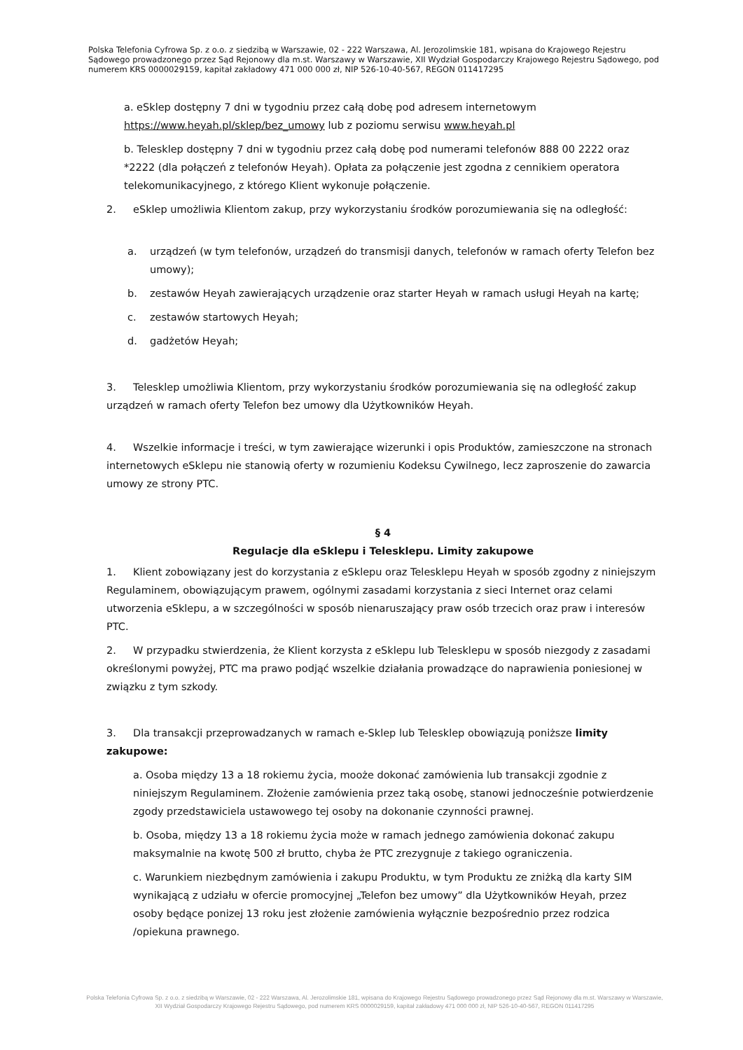Polska Telefonia Cyfrowa Sp. z o.o. z siedzibą w Warszawie, 02 - 222 Warszawa, Al. Jerozolimskie 181, wpisana do Krajowego Rejestru Sądowego prowadzonego przez Sąd Rejonowy dla m.st. Warszawy w Warszawie, XII Wydział Gospodarczy Krajowego Rejestru Sądowego, pod numerem KRS 0000029159, kapitał zakładowy 471 000 000 zł, NIP 526-10-40-567, REGON 011417295
a. eSklep dostępny 7 dni w tygodniu przez całą dobę pod adresem internetowym https://www.heyah.pl/sklep/bez_umowy lub z poziomu serwisu www.heyah.pl
b. Telesklep dostępny 7 dni w tygodniu przez całą dobę pod numerami telefonów 888 00 2222 oraz *2222 (dla połączeń z telefonów Heyah). Opłata za połączenie jest zgodna z cennikiem operatora telekomunikacyjnego, z którego Klient wykonuje połączenie.
2. eSklep umożliwia Klientom zakup, przy wykorzystaniu środków porozumiewania się na odległość:
a. urządzeń (w tym telefonów, urządzeń do transmisji danych, telefonów w ramach oferty Telefon bez umowy);
b. zestawów Heyah zawierających urządzenie oraz starter Heyah w ramach usługi Heyah na kartę;
c. zestawów startowych Heyah;
d. gadżetów Heyah;
3. Telesklep umożliwia Klientom, przy wykorzystaniu środków porozumiewania się na odległość zakup urządzeń w ramach oferty Telefon bez umowy dla Użytkowników Heyah.
4. Wszelkie informacje i treści, w tym zawierające wizerunki i opis Produktów, zamieszczone na stronach internetowych eSklepu nie stanowią oferty w rozumieniu Kodeksu Cywilnego, lecz zaproszenie do zawarcia umowy ze strony PTC.
§ 4
Regulacje dla eSklepu i Telesklepu. Limity zakupowe
1. Klient zobowiązany jest do korzystania z eSklepu oraz Telesklepu Heyah w sposób zgodny z niniejszym Regulaminem, obowiązującym prawem, ogólnymi zasadami korzystania z sieci Internet oraz celami utworzenia eSklepu, a w szczególności w sposób nienaruszający praw osób trzecich oraz praw i interesów PTC.
2. W przypadku stwierdzenia, że Klient korzysta z eSklepu lub Telesklepu w sposób niezgody z zasadami określonymi powyżej, PTC ma prawo podjąć wszelkie działania prowadzące do naprawienia poniesionej w związku z tym szkody.
3. Dla transakcji przeprowadzanych w ramach e-Sklep lub Telesklep obowiązują poniższe limity zakupowe:
a. Osoba między 13 a 18 rokiemu życia, mooże dokonać zamówienia lub transakcji zgodnie z niniejszym Regulaminem. Złożenie zamówienia przez taką osobę, stanowi jednocześnie potwierdzenie zgody przedstawiciela ustawowego tej osoby na dokonanie czynności prawnej.
b. Osoba, między 13 a 18 rokiemu życia może w ramach jednego zamówienia dokonać zakupu maksymalnie na kwotę 500 zł brutto, chyba że PTC zrezygnuje z takiego ograniczenia.
c. Warunkiem niezbędnym zamówienia i zakupu Produktu, w tym Produktu ze zniżką dla karty SIM wynikającą z udziału w ofercie promocyjnej „Telefon bez umowy” dla Użytkowników Heyah, przez osoby będące ponizej 13 roku jest złożenie zamówienia wyłącznie bezpośrednio przez rodzica /opiekuna prawnego.
Polska Telefonia Cyfrowa Sp. z o.o. z siedzibą w Warszawie, 02 - 222 Warszawa, Al. Jerozolimskie 181, wpisana do Krajowego Rejestru Sądowego prowadzonego przez Sąd Rejonowy dla m.st. Warszawy w Warszawie,
XII Wydział Gospodarczy Krajowego Rejestru Sądowego, pod numerem KRS 0000029159, kapitał zakładowy 471 000 000 zł, NIP 526-10-40-567, REGON 011417295